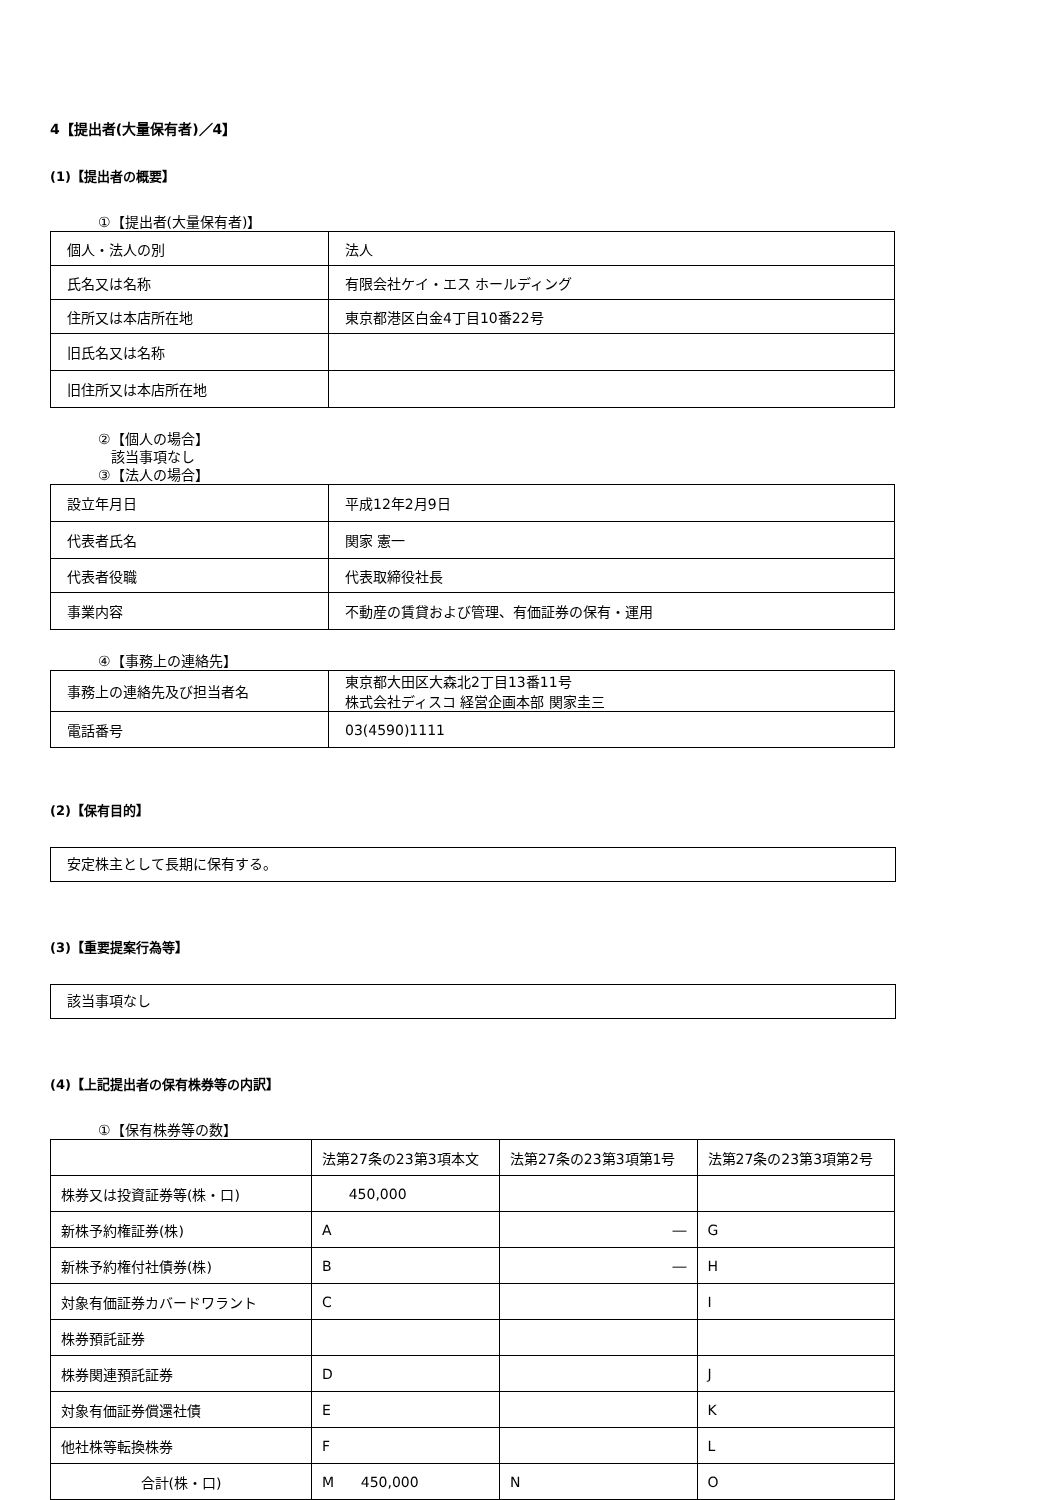4【提出者(大量保有者)／4】
(1)【提出者の概要】
①【提出者(大量保有者)】
| 個人・法人の別 | 法人 |
| 氏名又は名称 | 有限会社ケイ・エス ホールディング |
| 住所又は本店所在地 | 東京都港区白金4丁目10番22号 |
| 旧氏名又は名称 | |
| 旧住所又は本店所在地 | |
②【個人の場合】
該当事項なし
③【法人の場合】
| 設立年月日 | 平成12年2月9日 |
| 代表者氏名 | 関家 憲一 |
| 代表者役職 | 代表取締役社長 |
| 事業内容 | 不動産の賃貸および管理、有価証券の保有・運用 |
④【事務上の連絡先】
| 事務上の連絡先及び担当者名 | 東京都大田区大森北2丁目13番11号 株式会社ディスコ 経営企画本部 関家圭三 |
| 電話番号 | 03(4590)1111 |
(2)【保有目的】
安定株主として長期に保有する。
(3)【重要提案行為等】
該当事項なし
(4)【上記提出者の保有株券等の内訳】
①【保有株券等の数】
| | 法第27条の23第3項本文 | 法第27条の23第3項第1号 | 法第27条の23第3項第2号 |
| --- | --- | --- | --- |
| 株券又は投資証券等(株・口) | 450,000 | | |
| 新株予約権証券(株) | A | ― | G |
| 新株予約権付社債券(株) | B | ― | H |
| 対象有価証券カバードワラント | C | | I |
| 株券預託証券 | | | |
| 株券関連預託証券 | D | | J |
| 対象有価証券償還社債 | E | | K |
| 他社株等転換株券 | F | | L |
| 合計(株・口) | M 450,000 | N | O |